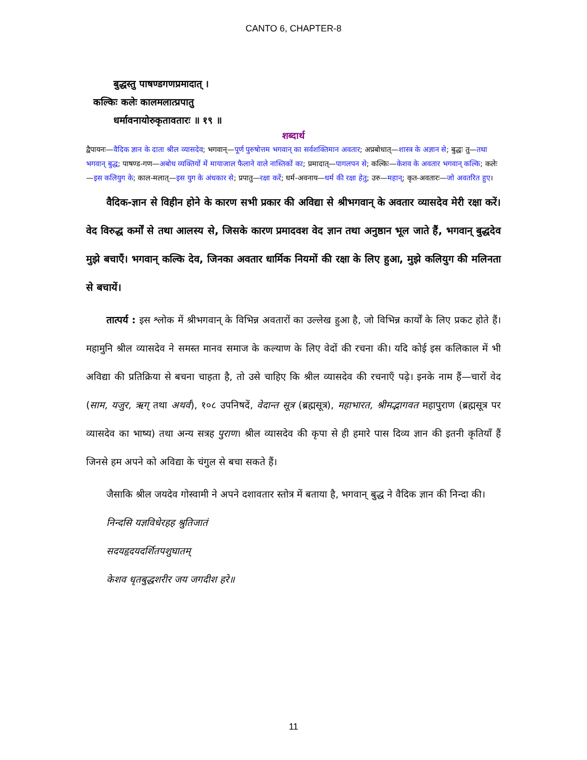CANTO 6, CHAPTER-8
बुद्धस्तु पाषण्डगणप्रमादात् ।
कल्किः कलेः कालमलात्प्रपातु
धर्मावनायोरुकृतावतारः ॥ १९ ॥
शब्दार्थ
द्वैपायनः—वैदिक ज्ञान के दाता श्रील व्यासदेव; भगवान्—पूर्ण पुरुषोत्तम भगवान् का सर्वशक्तिमान अवतार; अप्रबोधात्—शास्त्र के अज्ञान से; बुद्धः तु—तथा भगवान् बुद्ध; पाषण्ड-गण—अबोध व्यक्तियों में मायाजाल फैलाने वाले नास्तिकों का; प्रमादात्—पागलपन से; कल्किः—केशव के अवतार भगवान् कल्कि; कलेः—इस कलियुग के; काल-मलात्—इस युग के अंधकार से; प्रपातु—रक्षा करें; धर्म-अवनाय—धर्म की रक्षा हेतु; उरु—महान्; कृत-अवतारः—जो अवतरित हुए।
वैदिक-ज्ञान से विहीन होने के कारण सभी प्रकार की अविद्या से श्रीभगवान् के अवतार व्यासदेव मेरी रक्षा करें। वेद विरुद्ध कर्मों से तथा आलस्य से, जिसके कारण प्रमादवश वेद ज्ञान तथा अनुष्ठान भूल जाते हैं, भगवान् बुद्धदेव मुझे बचाएँ। भगवान् कल्कि देव, जिनका अवतार धार्मिक नियमों की रक्षा के लिए हुआ, मुझे कलियुग की मलिनता से बचायें।
तात्पर्य : इस श्लोक में श्रीभगवान् के विभिन्न अवतारों का उल्लेख हुआ है, जो विभिन्न कार्यों के लिए प्रकट होते हैं। महामुनि श्रील व्यासदेव ने समस्त मानव समाज के कल्याण के लिए वेदों की रचना की। यदि कोई इस कलिकाल में भी अविद्या की प्रतिक्रिया से बचना चाहता है, तो उसे चाहिए कि श्रील व्यासदेव की रचनाएँ पढ़े। इनके नाम हैं—चारों वेद (साम, यजुर, ऋग् तथा अथर्व), १०८ उपनिषदें, वेदान्त सूत्र (ब्रह्मसूत्र), महाभारत, श्रीमद्भागवत महापुराण (ब्रह्मसूत्र पर व्यासदेव का भाष्य) तथा अन्य सत्रह पुराण। श्रील व्यासदेव की कृपा से ही हमारे पास दिव्य ज्ञान की इतनी कृतियाँ हैं जिनसे हम अपने को अविद्या के चंगुल से बचा सकते हैं।
जैसाकि श्रील जयदेव गोस्वामी ने अपने दशावतार स्तोत्र में बताया है, भगवान् बुद्ध ने वैदिक ज्ञान की निन्दा की।
निन्दसि यज्ञविधेरहह श्रुतिजातं
सदयहृदयदर्शितपशुघातम्
केशव धृतबुद्धशरीर जय जगदीश हरे॥
11